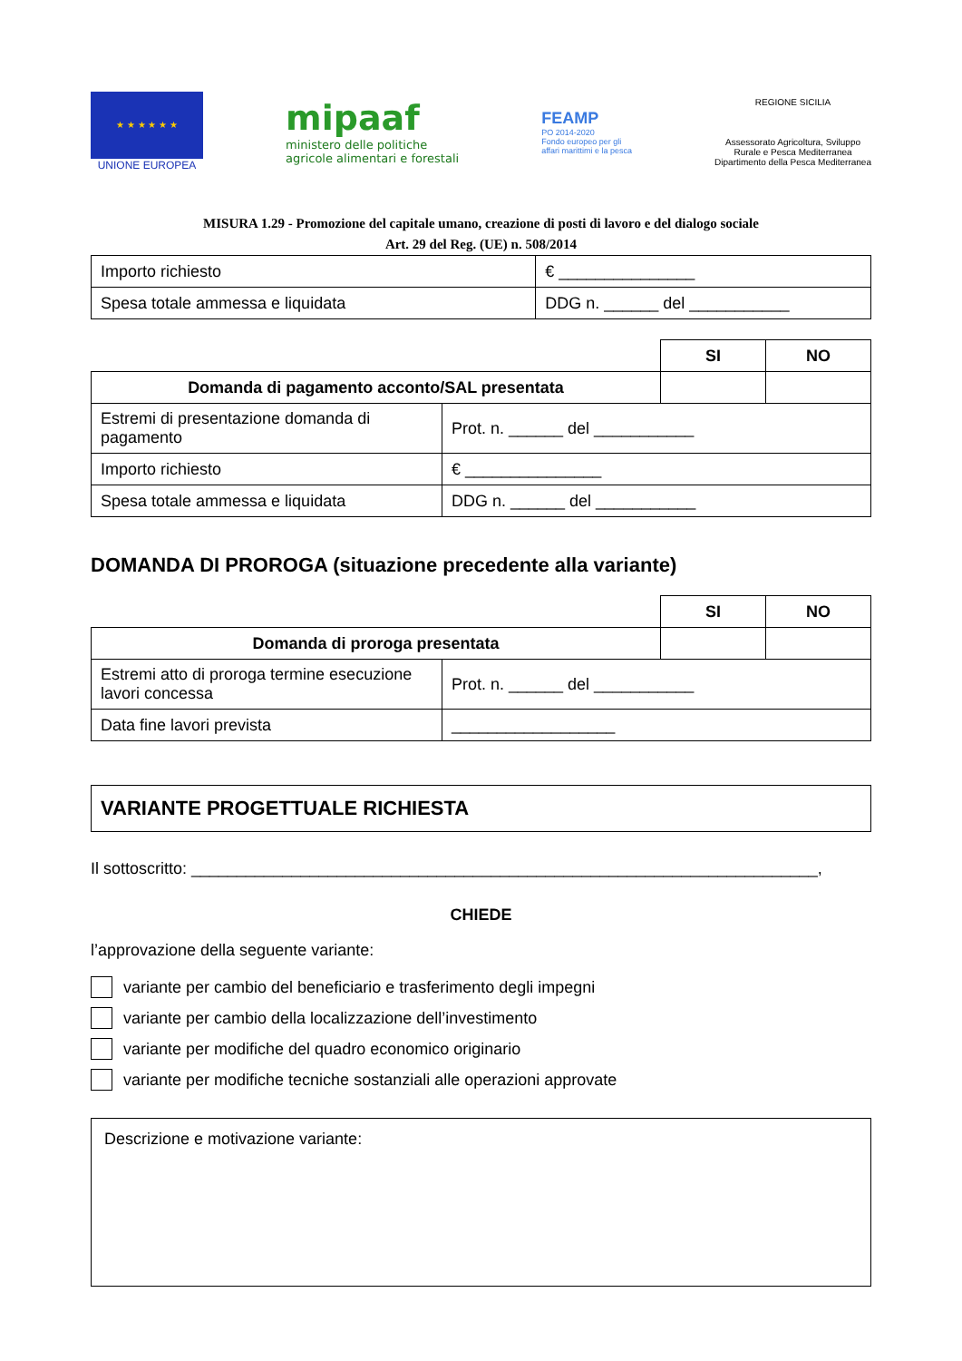★ ★ ★ ★ ★ ★
UNIONE EUROPEA
mipaaf
ministero delle politiche
agricole alimentari e forestali
FEAMP
PO 2014-2020
Fondo europeo per gli
affari marittimi e la pesca
REGIONE SICILIA
Assessorato Agricoltura, Sviluppo
Rurale e Pesca Mediterranea
Dipartimento della Pesca Mediterranea
MISURA 1.29 - Promozione del capitale umano, creazione di posti di lavoro e del dialogo sociale
Art. 29 del Reg. (UE) n. 508/2014
| Importo richiesto | € _______________ |
| Spesa totale ammessa e liquidata | DDG n. ______ del ___________ |
| | | SI | NO |
| Domanda di pagamento acconto/SAL presentata | | | |
| Estremi di presentazione domanda di pagamento | Prot. n. ______ del ___________ | | |
| Importo richiesto | € _______________ | | |
| Spesa totale ammessa e liquidata | DDG n. ______ del ___________ | | |
DOMANDA DI PROROGA (situazione precedente alla variante)
| | | SI | NO |
| Domanda di proroga presentata | | | |
| Estremi atto di proroga termine esecuzione lavori concessa | Prot. n. ______ del ___________ | | |
| Data fine lavori prevista | __________________ | | |
VARIANTE PROGETTUALE RICHIESTA
Il sottoscritto: _____________________________________________________________________,
CHIEDE
l’approvazione della seguente variante:
variante per cambio del beneficiario e trasferimento degli impegni
variante per cambio della localizzazione dell’investimento
variante per modifiche del quadro economico originario
variante per modifiche tecniche sostanziali alle operazioni approvate
Descrizione e motivazione variante: